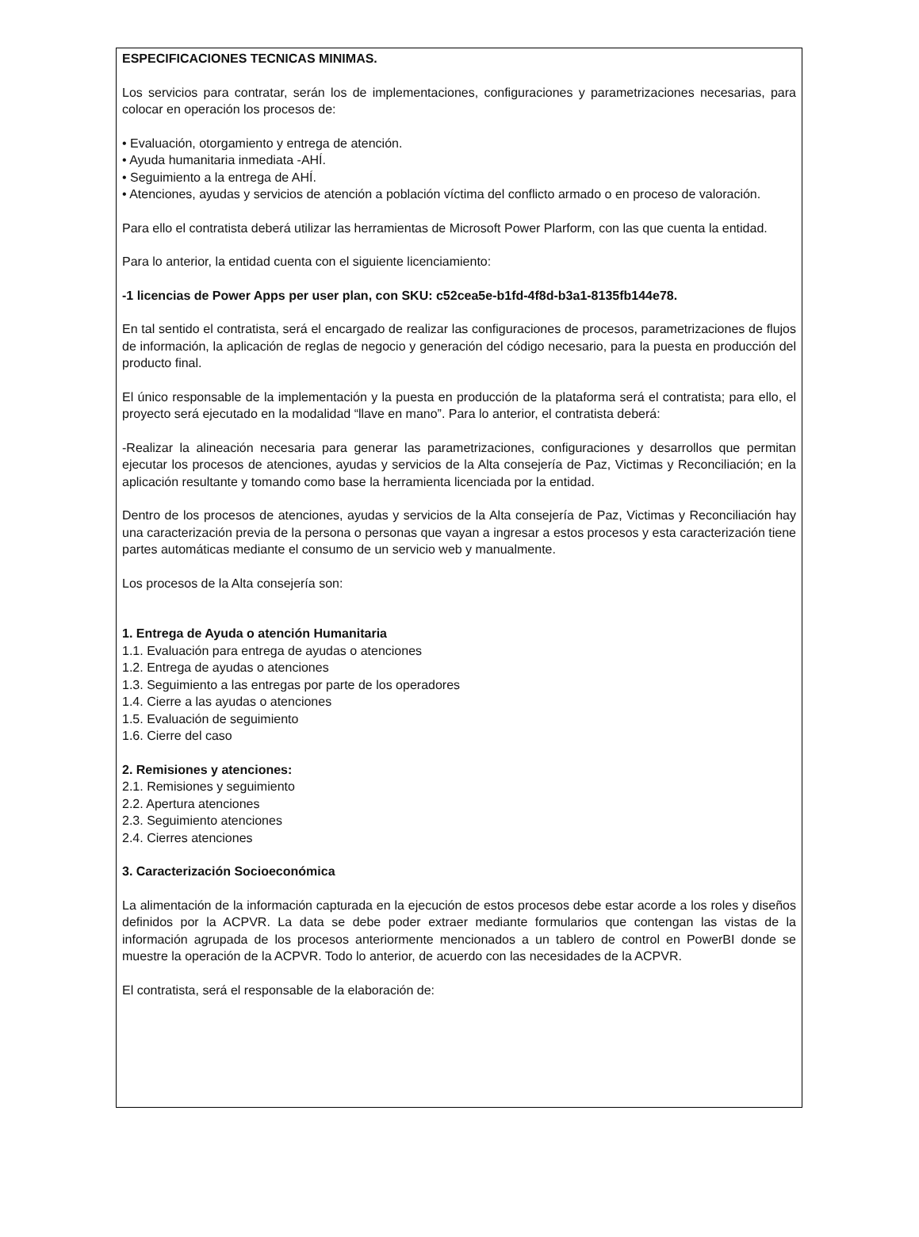ESPECIFICACIONES TECNICAS MINIMAS.
Los servicios para contratar, serán los de implementaciones, configuraciones y parametrizaciones necesarias, para colocar en operación los procesos de:
• Evaluación, otorgamiento y entrega de atención.
• Ayuda humanitaria inmediata -AHÍ.
• Seguimiento a la entrega de AHÍ.
• Atenciones, ayudas y servicios de atención a población víctima del conflicto armado o en proceso de valoración.
Para ello el contratista deberá utilizar las herramientas de Microsoft Power Plarform, con las que cuenta la entidad.
Para lo anterior, la entidad cuenta con el siguiente licenciamiento:
-1 licencias de Power Apps per user plan, con SKU: c52cea5e-b1fd-4f8d-b3a1-8135fb144e78.
En tal sentido el contratista, será el encargado de realizar las configuraciones de procesos, parametrizaciones de flujos de información, la aplicación de reglas de negocio y generación del código necesario, para la puesta en producción del producto final.
El único responsable de la implementación y la puesta en producción de la plataforma será el contratista; para ello, el proyecto será ejecutado en la modalidad “llave en mano”. Para lo anterior, el contratista deberá:
-Realizar la alineación necesaria para generar las parametrizaciones, configuraciones y desarrollos que permitan ejecutar los procesos de atenciones, ayudas y servicios de la Alta consejería de Paz, Victimas y Reconciliación; en la aplicación resultante y tomando como base la herramienta licenciada por la entidad.
Dentro de los procesos de atenciones, ayudas y servicios de la Alta consejería de Paz, Victimas y Reconciliación hay una caracterización previa de la persona o personas que vayan a ingresar a estos procesos y esta caracterización tiene partes automáticas mediante el consumo de un servicio web y manualmente.
Los procesos de la Alta consejería son:
1. Entrega de Ayuda o atención Humanitaria
1.1. Evaluación para entrega de ayudas o atenciones
1.2. Entrega de ayudas o atenciones
1.3. Seguimiento a las entregas por parte de los operadores
1.4. Cierre a las ayudas o atenciones
1.5. Evaluación de seguimiento
1.6. Cierre del caso
2. Remisiones y atenciones:
2.1. Remisiones y seguimiento
2.2. Apertura atenciones
2.3. Seguimiento atenciones
2.4. Cierres atenciones
3. Caracterización Socioeconómica
La alimentación de la información capturada en la ejecución de estos procesos debe estar acorde a los roles y diseños definidos por la ACPVR. La data se debe poder extraer mediante formularios que contengan las vistas de la información agrupada de los procesos anteriormente mencionados a un tablero de control en PowerBI donde se muestre la operación de la ACPVR. Todo lo anterior, de acuerdo con las necesidades de la ACPVR.
El contratista, será el responsable de la elaboración de: